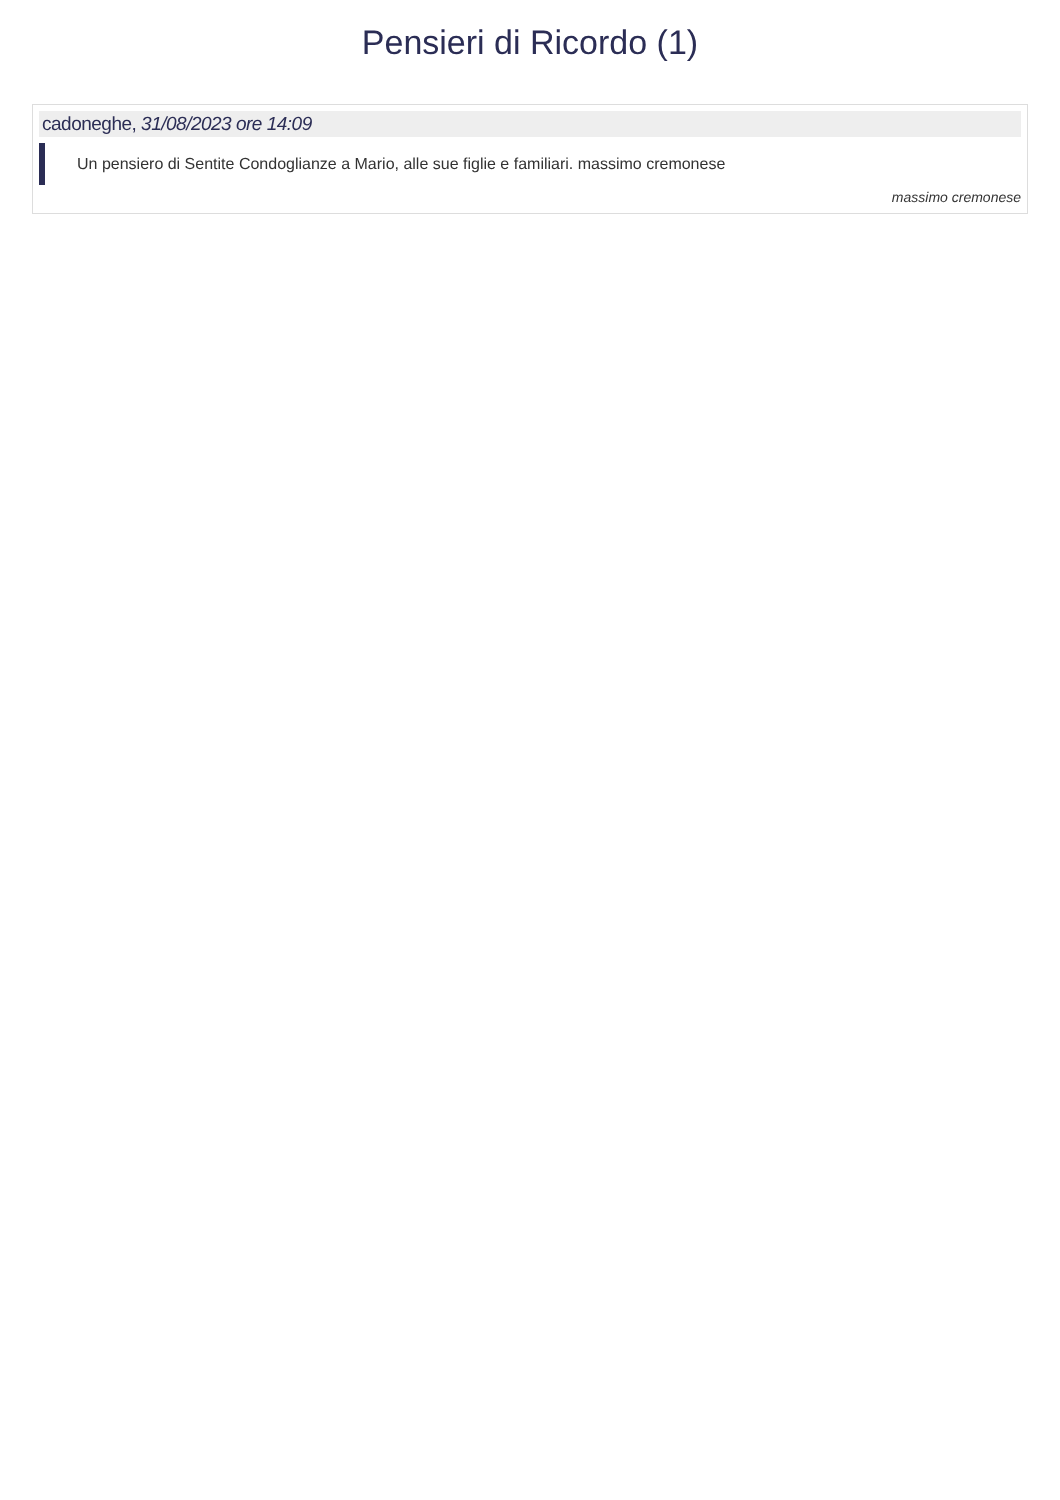Pensieri di Ricordo (1)
cadoneghe, 31/08/2023 ore 14:09
Un pensiero di Sentite Condoglianze a Mario, alle sue figlie e familiari. massimo cremonese
massimo cremonese